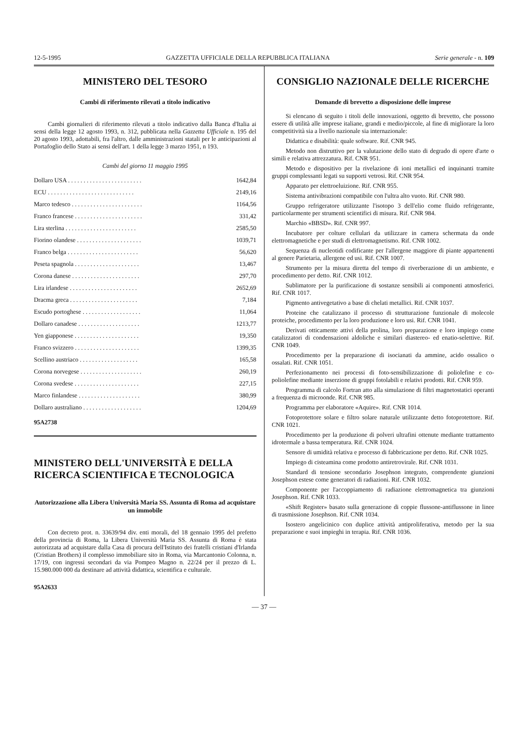12-5-1995 GAZZETTA UFFICIALE DELLA REPUBBLICA ITALIANA Serie generale - n. 109
MINISTERO DEL TESORO
Cambi di riferimento rilevati a titolo indicativo
Cambi giornalieri di riferimento rilevati a titolo indicativo dalla Banca d'Italia ai sensi della legge 12 agosto 1993, n. 312, pubblicata nella Gazzetta Ufficiale n. 195 del 20 agosto 1993, adottabili, fra l'altro, dalle amministrazioni statali per le anticipazioni al Portafoglio dello Stato ai sensi dell'art. 1 della legge 3 marzo 1951, n 193.
Cambi del giorno 11 maggio 1995
| Dollaro USA . . . . . . . . . . . . . . . . . . . . . . . . | 1642,84 |
| ECU . . . . . . . . . . . . . . . . . . . . . . . . . . . . | 2149,16 |
| Marco tedesco . . . . . . . . . . . . . . . . . . . . . . . | 1164,56 |
| Franco francese . . . . . . . . . . . . . . . . . . . . . . | 331,42 |
| Lira sterlina . . . . . . . . . . . . . . . . . . . . . . . | 2585,50 |
| Fiorino olandese . . . . . . . . . . . . . . . . . . . . . | 1039,71 |
| Franco belga . . . . . . . . . . . . . . . . . . . . . . . | 56,620 |
| Peseta spagnola . . . . . . . . . . . . . . . . . . . . . | 13,467 |
| Corona danese . . . . . . . . . . . . . . . . . . . . . . | 297,70 |
| Lira irlandese . . . . . . . . . . . . . . . . . . . . . . | 2652,69 |
| Dracma greca . . . . . . . . . . . . . . . . . . . . . . | 7,184 |
| Escudo portoghese . . . . . . . . . . . . . . . . . . . | 11,064 |
| Dollaro canadese . . . . . . . . . . . . . . . . . . . . | 1213,77 |
| Yen giapponese . . . . . . . . . . . . . . . . . . . . . | 19,350 |
| Franco svizzero . . . . . . . . . . . . . . . . . . . . . | 1399,35 |
| Scellino austriaco . . . . . . . . . . . . . . . . . . . | 165,58 |
| Corona norvegese . . . . . . . . . . . . . . . . . . . . | 260,19 |
| Corona svedese . . . . . . . . . . . . . . . . . . . . . | 227,15 |
| Marco finlandese . . . . . . . . . . . . . . . . . . . . | 380,99 |
| Dollaro australiano . . . . . . . . . . . . . . . . . . . | 1204,69 |
95A2738
MINISTERO DELL'UNIVERSITÀ E DELLA RICERCA SCIENTIFICA E TECNOLOGICA
Autorizzazione alla Libera Università Maria SS. Assunta di Roma ad acquistare un immobile
Con decreto prot. n. 33639/94 div. enti morali, del 18 gennaio 1995 del prefetto della provincia di Roma, la Libera Università Maria SS. Assunta di Roma è stata autorizzata ad acquistare dalla Casa di procura dell'Istituto dei fratelli cristiani d'Irlanda (Cristian Brothers) il complesso immobiliare sito in Roma, via Marcantonio Colonna, n. 17/19, con ingressi secondari da via Pompeo Magno n. 22/24 per il prezzo di L. 15.980.000 000 da destinare ad attività didattica, scientifica e culturale.
95A2633
CONSIGLIO NAZIONALE DELLE RICERCHE
Domande di brevetto a disposizione delle imprese
Si elencano di seguito i titoli delle innovazioni, oggetto di brevetto, che possono essere di utilità alle imprese italiane, grandi e medio/piccole, al fine di migliorare la loro competitività sia a livello nazionale sia internazionale:
Didattica e disabilità: quale software. Rif. CNR 945.
Metodo non distruttivo per la valutazione dello stato di degrado di opere d'arte o simili e relativa attrezzatura. Rif. CNR 951.
Metodo e dispositivo per la rivelazione di ioni metallici ed inquinanti tramite gruppi complessanti legati su supporti vetrosi. Rif. CNR 954.
Apparato per elettroeluizione. Rif. CNR 955.
Sistema antivibrazioni compatibile con l'ultra alto vuoto. Rif. CNR 980.
Gruppo refrigeratore utilizzante l'isotopo 3 dell'elio come fluido refrigerante, particolarmente per strumenti scientifici di misura. Rif. CNR 984.
Marchio «BBSD». Rif. CNR 997.
Incubatore per colture cellulari da utilizzare in camera schermata da onde elettromagnetiche e per studi di elettromagnetismo. Rif. CNR 1002.
Sequenza di nucleotidi codificante per l'allergene maggiore di piante appartenenti al genere Parietaria, allergene ed usi. Rif. CNR 1007.
Strumento per la misura diretta del tempo di riverberazione di un ambiente, e procedimento per detto. Rif. CNR 1012.
Sublimatore per la purificazione di sostanze sensibili ai componenti atmosferici. Rif. CNR 1017.
Pigmento antivegetativo a base di chelati metallici. Rif. CNR 1037.
Proteine che catalizzano il processo di strutturazione funzionale di molecole proteiche, procedimento per la loro produzione e loro usi. Rif. CNR 1041.
Derivati otticamente attivi della prolina, loro preparazione e loro impiego come catalizzatori di condensazioni aldoliche e similari diastereo- ed enatio-selettive. Rif. CNR 1049.
Procedimento per la preparazione di isocianati da ammine, acido ossalico o ossalati. Rif. CNR 1051.
Perfezionamento nei processi di foto-sensibilizzazione di poliolefine e co-poliolefine mediante inserzione di gruppi fotolabili e relativi prodotti. Rif. CNR 959.
Programma di calcolo Fortran atto alla simulazione di filtri magnetostatici operanti a frequenza di microonde. Rif. CNR 985.
Programma per elaboratore «Aquire». Rif. CNR 1014.
Fotoprotettore solare e filtro solare naturale utilizzante detto fotoprotettore. Rif. CNR 1021.
Procedimento per la produzione di polveri ultrafini ottenute mediante trattamento idrotermale a bassa temperatura. Rif. CNR 1024.
Sensore di umidità relativa e processo di fabbricazione per detto. Rif. CNR 1025.
Impiego di cisteamina come prodotto antiretrovirale. Rif. CNR 1031.
Standard di tensione secondario Josephson integrato, comprendente giunzioni Josephson estese come generatori di radiazioni. Rif. CNR 1032.
Componente per l'accoppiamento di radiazione elettromagnetica tra giunzioni Josephson. Rif. CNR 1033.
«Shift Register» basato sulla generazione di coppie flussone-antiflussone in linee di trasmissione Josephson. Rif. CNR 1034.
Isostero angelicinico con duplice attività antiproliferativa, metodo per la sua preparazione e suoi impieghi in terapia. Rif. CNR 1036.
— 37 —